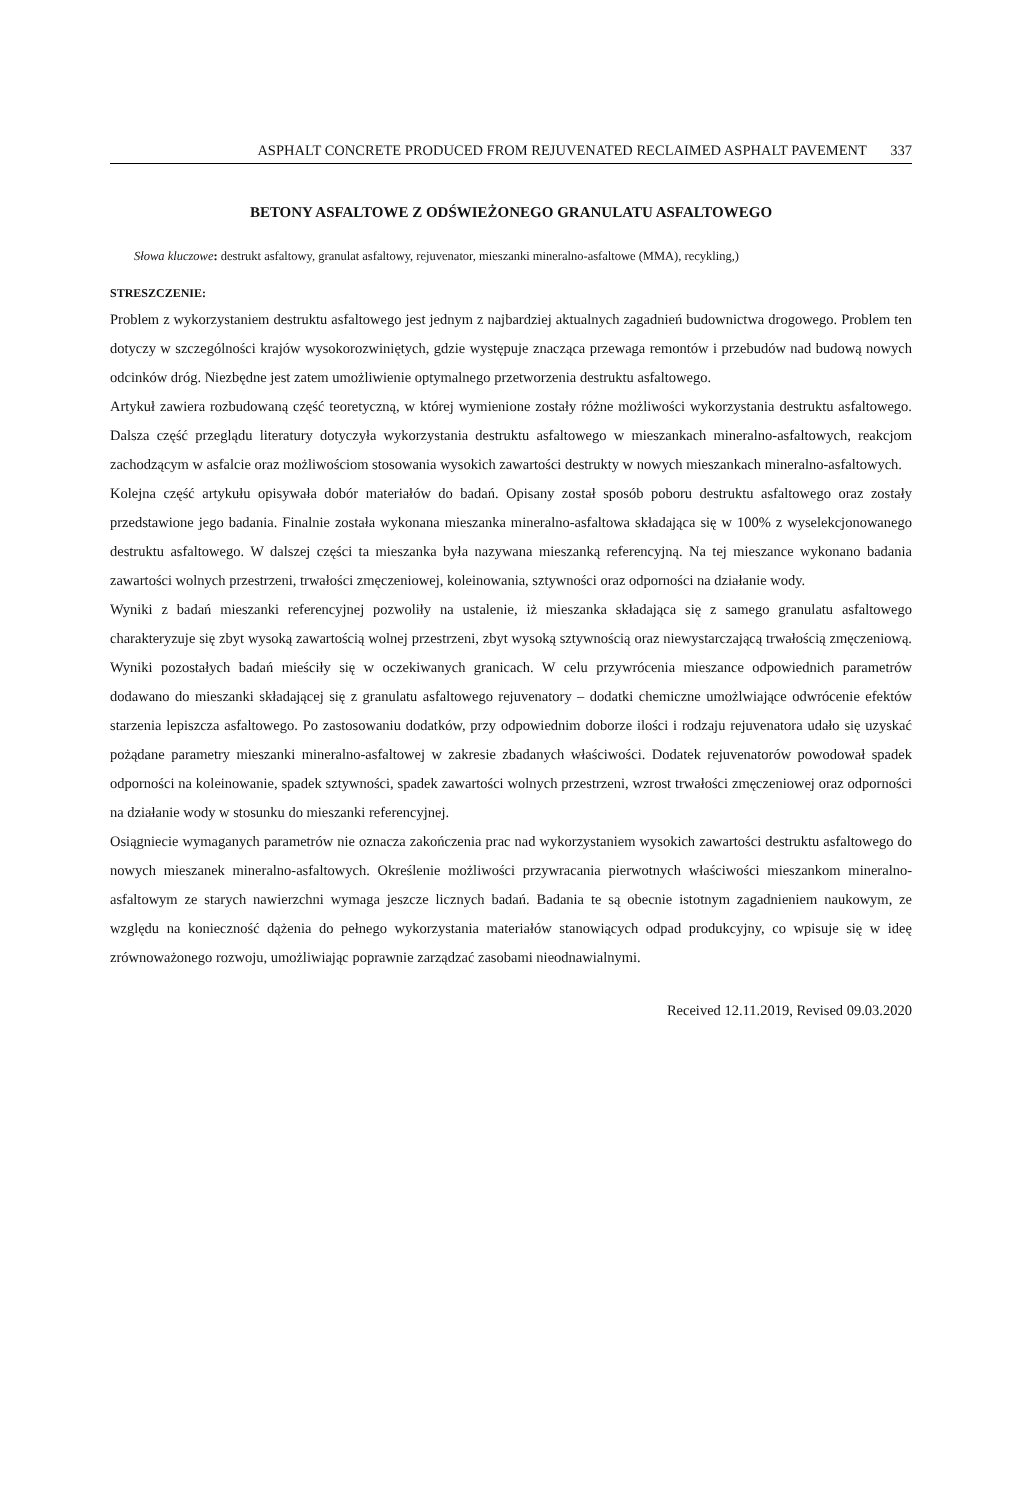ASPHALT CONCRETE PRODUCED FROM REJUVENATED RECLAIMED ASPHALT PAVEMENT 337
BETONY ASFALTOWE Z ODŚWIEŻONEGO GRANULATU ASFALTOWEGO
Słowa kluczowe: destrukt asfaltowy, granulat asfaltowy, rejuvenator, mieszanki mineralno-asfaltowe (MMA), recykling,)
STRESZCZENIE:
Problem z wykorzystaniem destruktu asfaltowego jest jednym z najbardziej aktualnych zagadnień budownictwa drogowego. Problem ten dotyczy w szczególności krajów wysokorozwiniętych, gdzie występuje znacząca przewaga remontów i przebudów nad budową nowych odcinków dróg. Niezbędne jest zatem umożliwienie optymalnego przetworzenia destruktu asfaltowego.
Artykuł zawiera rozbudowaną część teoretyczną, w której wymienione zostały różne możliwości wykorzystania destruktu asfaltowego. Dalsza część przeglądu literatury dotyczyła wykorzystania destruktu asfaltowego w mieszankach mineralno-asfaltowych, reakcjom zachodzącym w asfalcie oraz możliwościom stosowania wysokich zawartości destrukty w nowych mieszankach mineralno-asfaltowych.
Kolejna część artykułu opisywała dobór materiałów do badań. Opisany został sposób poboru destruktu asfaltowego oraz zostały przedstawione jego badania. Finalnie została wykonana mieszanka mineralno-asfaltowa składająca się w 100% z wyselekcjonowanego destruktu asfaltowego. W dalszej części ta mieszanka była nazywana mieszanką referencyjną. Na tej mieszance wykonano badania zawartości wolnych przestrzeni, trwałości zmęczeniowej, koleinowania, sztywności oraz odporności na działanie wody.
Wyniki z badań mieszanki referencyjnej pozwoliły na ustalenie, iż mieszanka składająca się z samego granulatu asfaltowego charakteryzuje się zbyt wysoką zawartością wolnej przestrzeni, zbyt wysoką sztywnością oraz niewystarczającą trwałością zmęczeniową. Wyniki pozostałych badań mieściły się w oczekiwanych granicach. W celu przywrócenia mieszance odpowiednich parametrów dodawano do mieszanki składającej się z granulatu asfaltowego rejuvenatory – dodatki chemiczne umożlwiające odwrócenie efektów starzenia lepiszcza asfaltowego. Po zastosowaniu dodatków, przy odpowiednim doborze ilości i rodzaju rejuvenatora udało się uzyskać pożądane parametry mieszanki mineralno-asfaltowej w zakresie zbadanych właściwości. Dodatek rejuvenatorów powodował spadek odporności na koleinowanie, spadek sztywności, spadek zawartości wolnych przestrzeni, wzrost trwałości zmęczeniowej oraz odporności na działanie wody w stosunku do mieszanki referencyjnej.
Osiągniecie wymaganych parametrów nie oznacza zakończenia prac nad wykorzystaniem wysokich zawartości destruktu asfaltowego do nowych mieszanek mineralno-asfaltowych. Określenie możliwości przywracania pierwotnych właściwości mieszankom mineralno-asfaltowym ze starych nawierzchni wymaga jeszcze licznych badań. Badania te są obecnie istotnym zagadnieniem naukowym, ze względu na konieczność dążenia do pełnego wykorzystania materiałów stanowiących odpad produkcyjny, co wpisuje się w ideę zrównoważonego rozwoju, umożliwiając poprawnie zarządzać zasobami nieodnawialnymi.
Received 12.11.2019, Revised 09.03.2020